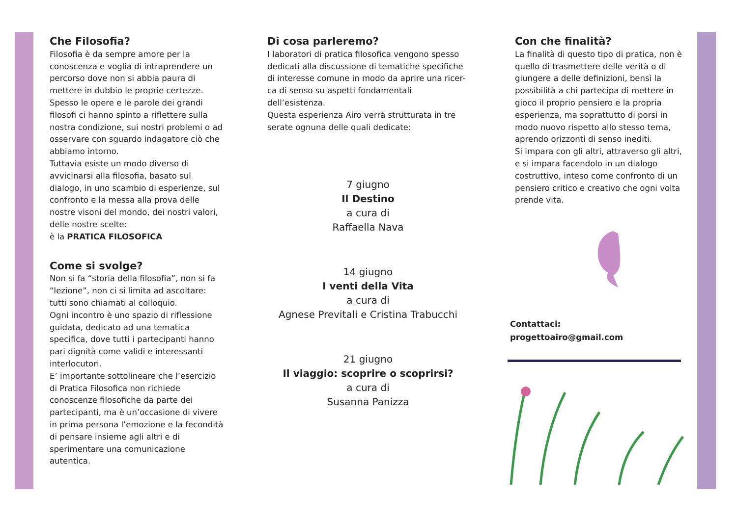Che Filosofia?
Filosofia è da sempre amore per la conoscenza e voglia di intraprendere un percorso dove non si abbia paura di mettere in dubbio le proprie certezze.
Spesso le opere e le parole dei grandi filosofi ci hanno spinto a riflettere sulla nostra condizione, sui nostri problemi o ad osservare con sguardo indagatore ciò che abbiamo intorno.
Tuttavia esiste un modo diverso di avvicinarsi alla filosofia, basato sul dialogo, in uno scambio di esperienze, sul confronto e la messa alla prova delle nostre visoni del mondo, dei nostri valori, delle nostre scelte:
è la PRATICA FILOSOFICA
Come si svolge?
Non si fa “storia della filosofia”, non si fa “lezione”, non ci si limita ad ascoltare: tutti sono chiamati al colloquio.
Ogni incontro è uno spazio di riflessione guidata, dedicato ad una tematica specifica, dove tutti i partecipanti hanno pari dignità come validi e interessanti interlocutori.
E’ importante sottolineare che l’esercizio di Pratica Filosofica non richiede conoscenze filosofiche da parte dei partecipanti, ma è un’occasione di vivere in prima persona l’emozione e la fecondità di pensare insieme agli altri e di sperimentare una comunicazione autentica.
Di cosa parleremo?
I laboratori di pratica filosofica vengono spesso dedicati alla discussione di tematiche specifiche di interesse comune in modo da aprire una ricer-ca di senso su aspetti fondamentali dell’esistenza.
Questa esperienza Airo verrà strutturata in tre serate ognuna delle quali dedicate:
7 giugno
Il Destino
a cura di
Raffaella Nava
14 giugno
I venti della Vita
a cura di
Agnese Previtali e Cristina Trabucchi
21 giugno
Il viaggio: scoprire o scoprirsi?
a cura di
Susanna Panizza
Con che finalità?
La finalità di questo tipo di pratica, non è quello di trasmettere delle verità o di giungere a delle definizioni, bensì la possibilità a chi partecipa di mettere in gioco il proprio pensiero e la propria esperienza, ma soprattutto di porsi in modo nuovo rispetto allo stesso tema, aprendo orizzonti di senso inediti.
Si impara con gli altri, attraverso gli altri, e si impara facendolo in un dialogo costruttivo, inteso come confronto di un pensiero critico e creativo che ogni volta prende vita.
Contattaci:
progettoairo@gmail.com